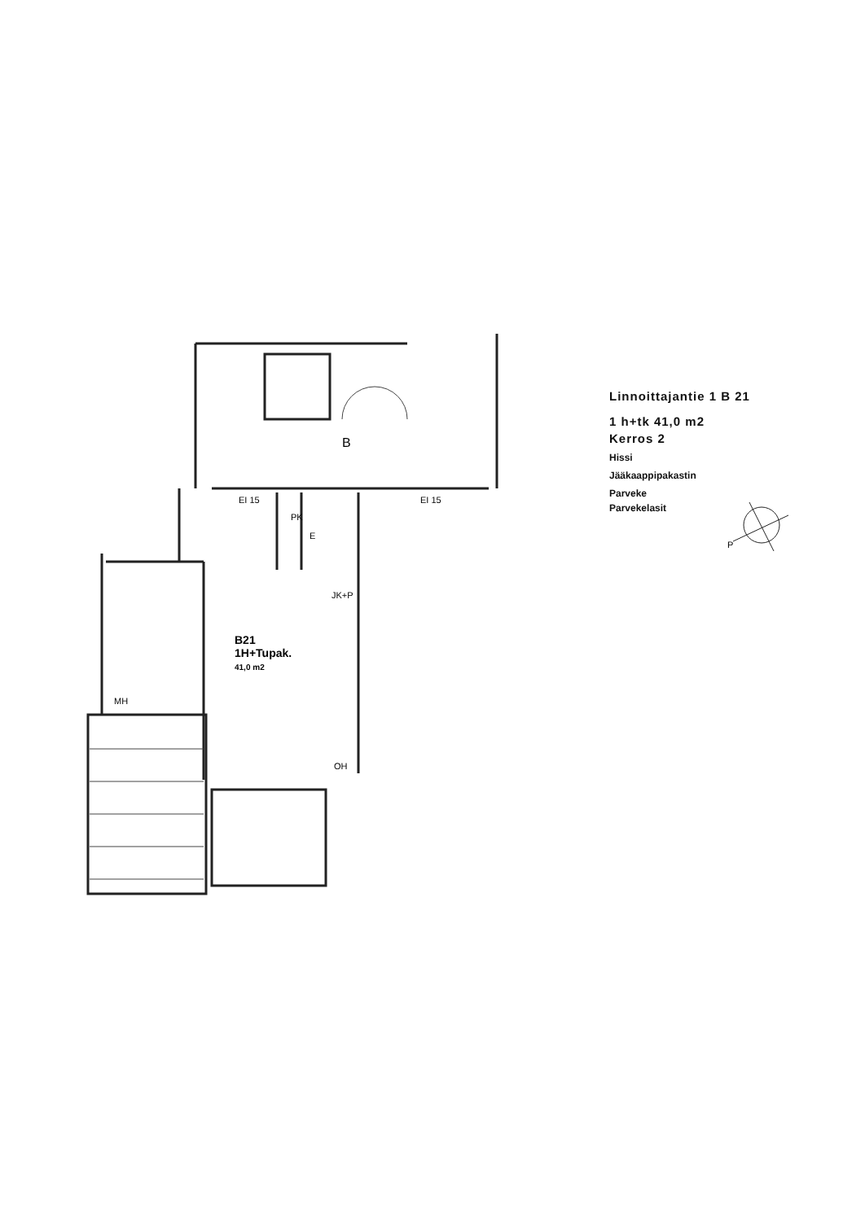B
EI 15 EI 15
PK
E
JK+P
B21
1H+Tupak.
41,0 m2
MH
OH
Linnoittajantie 1 B 21
1 h+tk 41,0 m2
Kerros 2
Hissi
Jääkaappipakastin
Parveke
Parvekelasit
P